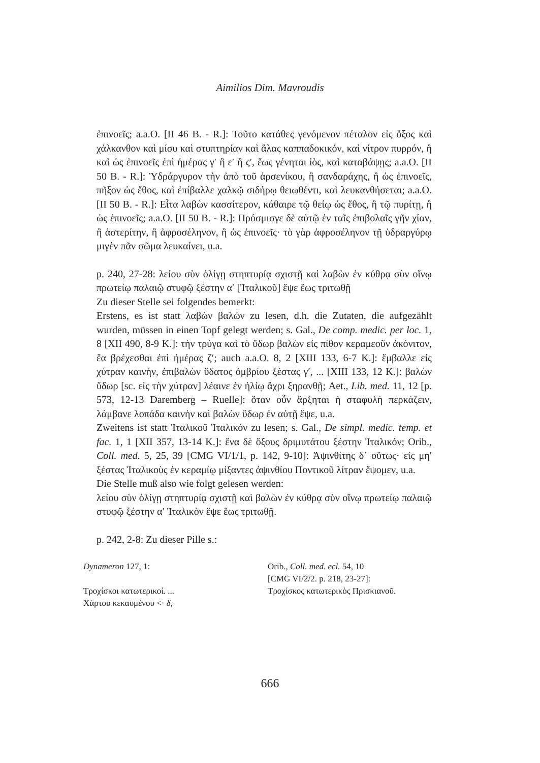Aimilios Dim. Mavroudis
ἐπινοεῖς; a.a.O. [II 46 B. - R.]: Τοῦτο κατάθες γενόμενον πέταλον εἰς ὄξος καὶ χάλκανθον καὶ μίσυ καὶ στυπτηρίαν καὶ ἅλας καππαδοκικόν, καὶ νίτρον πυρρόν, ἢ καὶ ὡς ἐπινοεῖς ἐπὶ ἡμέρας γʹ ἢ εʹ ἢ ςʹ, ἕως γένηται ἰὸς, καὶ καταβάψῃς; a.a.O. [II 50 B. - R.]: Ὑδράργυρον τὴν ἀπὸ τοῦ ἀρσενίκου, ἢ σανδαράχης, ἢ ὡς ἐπινοεῖς, πῆξον ὡς ἔθος, καὶ ἐπίβαλλε χαλκῷ σιδήρῳ θειωθέντι, καὶ λευκανθήσεται; a.a.O. [II 50 B. - R.]: Εἶτα λαβὼν κασσίτερον, κάθαιρε τῷ θείῳ ὡς ἔθος, ἢ τῷ πυρίτῃ, ἢ ὡς ἐπινοεῖς; a.a.O. [II 50 B. - R.]: Πρόσμισγε δὲ αὐτῷ ἐν ταῖς ἐπιβολαῖς γῆν χίαν, ἢ ἀστερίτην, ἢ ἀφροσέληνον, ἢ ὡς ἐπινοεῖς· τὸ γὰρ ἀφροσέληνον τῇ ὑδραργύρῳ μιγὲν πᾶν σῶμα λευκαίνει, u.a.
p. 240, 27-28: λείου σὺν ὀλίγῃ στηπτυρίᾳ σχιστῇ καὶ λαβὼν ἐν κύθρᾳ σὺν οἴνῳ πρωτείῳ παλαιῷ στυφῷ ξέστην αʹ [Ἰταλικοῦ] ἕψε ἕως τριτωθῇ
Zu dieser Stelle sei folgendes bemerkt:
Erstens, es ist statt λαβὼν βαλών zu lesen, d.h. die Zutaten, die aufgezählt wurden, müssen in einen Topf gelegt werden; s. Gal., De comp. medic. per loc. 1, 8 [XII 490, 8-9 K.]: τὴν τρύγα καὶ τὸ ὕδωρ βαλὼν εἰς πίθον κεραμεοῦν ἀκόνιτον, ἔα βρέχεσθαι ἐπὶ ἡμέρας ζʹ; auch a.a.O. 8, 2 [XIII 133, 6-7 K.]: ἔμβαλλε εἰς χύτραν καινήν, ἐπιβαλὼν ὕδατος ὀμβρίου ξέστας γʹ, ... [XIII 133, 12 K.]: βαλὼν ὕδωρ [sc. εἰς τὴν χύτραν] λέαινε ἐν ἡλίῳ ἄχρι ξηρανθῇ; Aet., Lib. med. 11, 12 [p. 573, 12-13 Daremberg – Ruelle]: ὅταν οὖν ἄρξηται ἡ σταφυλὴ περκάζειν, λάμβανε λοπάδα καινὴν καὶ βαλὼν ὕδωρ ἐν αὐτῇ ἕψε, u.a.
Zweitens ist statt Ἰταλικοῦ Ἰταλικόν zu lesen; s. Gal., De simpl. medic. temp. et fac. 1, 1 [XII 357, 13-14 K.]: ἕνα δὲ ὄξους δριμυτάτου ξέστην Ἰταλικόν; Orib., Coll. med. 5, 25, 39 [CMG VI/1/1, p. 142, 9-10]: Ἀψινθίτης δ᾽ οὕτως· εἰς μηʹ ξέστας Ἰταλικοὺς ἐν κεραμίῳ μίξαντες ἀψινθίου Ποντικοῦ λίτραν ἕψομεν, u.a.
Die Stelle muß also wie folgt gelesen werden:
λείου σὺν ὀλίγῃ στηπτυρίᾳ σχιστῇ καὶ βαλὼν έν κύθρᾳ σὺν οἴνῳ πρωτείῳ παλαιῷ στυφῷ ξέστην αʹ Ἰταλικὸν ἕψε ἕως τριτωθῇ.
p. 242, 2-8: Zu dieser Pille s.:
Dynameron 127, 1:
Τροχίσκοι κατωτερικοί. ...
Χάρτου κεκαυμένου <· δ,
Orib., Coll. med. ecl. 54, 10
[CMG VI/2/2. p. 218, 23-27]:
Τροχίσκος κατωτερικὸς Πρισκιανοῦ.
666